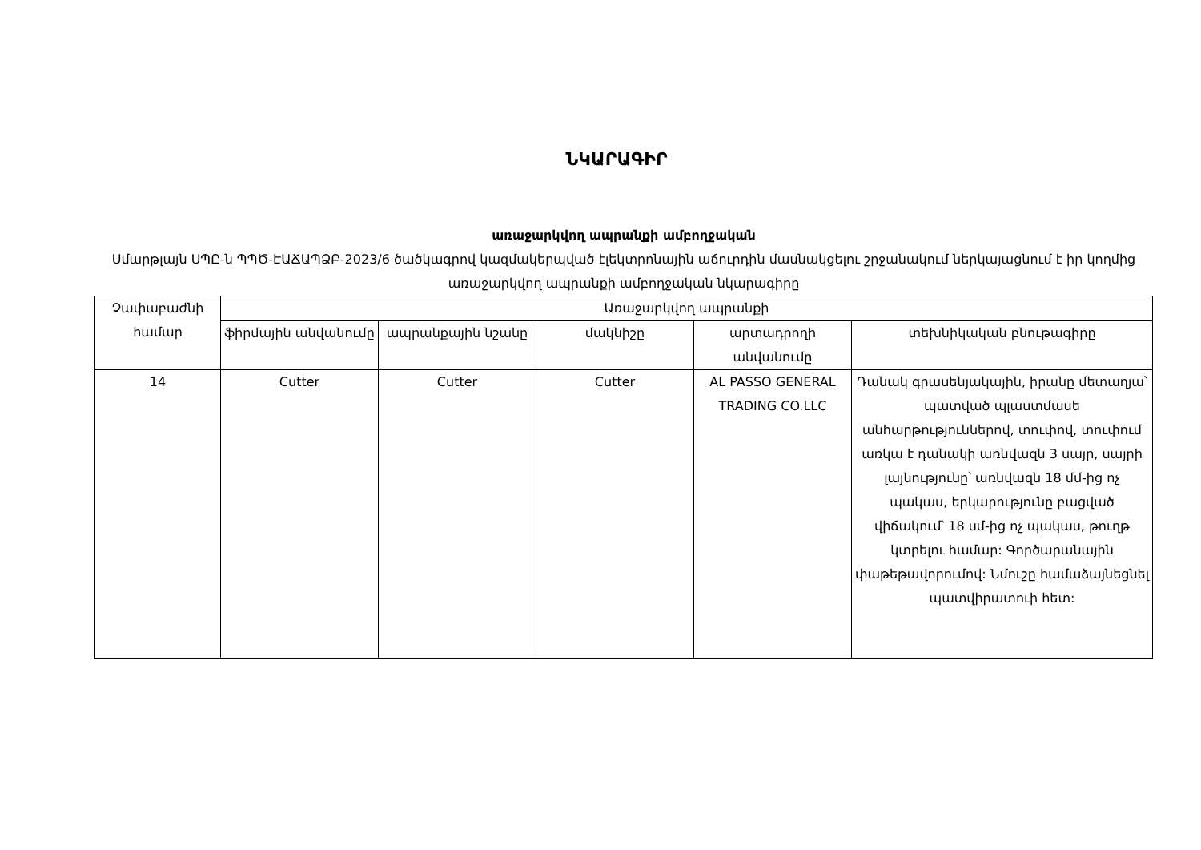ՆԿԱՐԱԳԻՐ
առաջարկվող ապրանքի ամբողջական
Սմարթլայն ՍՊԸ-ն ՊՊԾ-ԷԱՃԱՊՁԲ-2023/6 ծածկագրով կազմակերպված էլեկտրոնային աճուրդին մասնակցելու շրջանակում ներկայացնում է իր կողմից առաջարկվող ապրանքի ամբողջական նկարագիրը
| Չափաբաժնի համար | Առաջարկվող ապրանքի | | | | |
| --- | --- | --- | --- | --- | --- |
| | ֆիրմային անվանումը | ապրանքային նշանը | մակնիշը | արտադրողի անվանումը | տեխնիկական բնութագիրը |
| 14 | Cutter | Cutter | Cutter | AL PASSO GENERAL TRADING CO.LLC | Դանակ գրասենյակային, իրանը մետաղյա՝ պատված պլաստմասե անհարթություններով, տուփով, տուփում առկա է դանակի առնվազն 3 սայր, սայրի լայնությունը՝ առնվազն 18 մմ-ից ոչ պակաս, երկարությունը բացված վիճակում՝ 18 սմ-ից ոչ պակաս, թուղթ կտրելու համար: Գործարանային փաթեթավորումով: Նմուշը համաձայնեցնել պատվիրատուի հետ: |